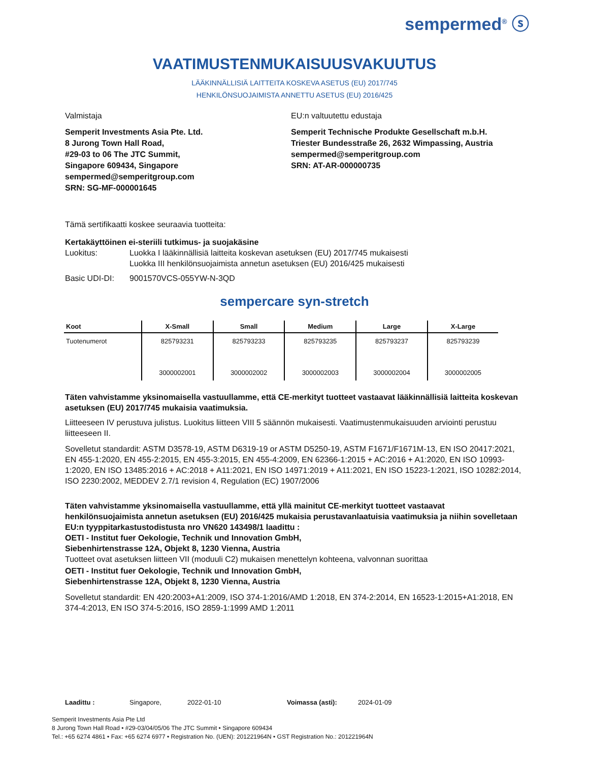sempermed<sup>®</sup> ⓢ
VAATIMUSTENMUKAISUUSVAKUUTUS
LÄÄKINNÄLLISIÄ LAITTEITA KOSKEVA ASETUS (EU) 2017/745
HENKILÖNSUOJAIMISTA ANNETTU ASETUS (EU) 2016/425
Valmistaja
Semperit Investments Asia Pte. Ltd.
8 Jurong Town Hall Road,
#29-03 to 06 The JTC Summit,
Singapore 609434, Singapore
sempermed@semperitgroup.com
SRN: SG-MF-000001645
EU:n valtuutettu edustaja
Semperit Technische Produkte Gesellschaft m.b.H.
Triester Bundesstraße 26, 2632 Wimpassing, Austria
sempermed@semperitgroup.com
SRN: AT-AR-000000735
Tämä sertifikaatti koskee seuraavia tuotteita:
Kertakäyttöinen ei-steriili tutkimus- ja suojakäsine
Luokitus: Luokka I lääkinnällisiä laitteita koskevan asetuksen (EU) 2017/745 mukaisesti
Luokka III henkilönsuojaimista annetun asetuksen (EU) 2016/425 mukaisesti
Basic UDI-DI: 9001570VCS-055YW-N-3QD
sempercare syn-stretch
| Koot | X-Small | Small | Medium | Large | X-Large |
| --- | --- | --- | --- | --- | --- |
| Tuotenumerot | 825793231 | 825793233 | 825793235 | 825793237 | 825793239 |
| | 3000002001 | 3000002002 | 3000002003 | 3000002004 | 3000002005 |
Täten vahvistamme yksinomaisella vastuullamme, että CE-merkityt tuotteet vastaavat lääkinnällisiä laitteita koskevan asetuksen (EU) 2017/745 mukaisia vaatimuksia.
Liitteeseen IV perustuva julistus. Luokitus liitteen VIII 5 säännön mukaisesti. Vaatimustenmukaisuuden arviointi perustuu liitteeseen II.
Sovelletut standardit: ASTM D3578-19, ASTM D6319-19 or ASTM D5250-19, ASTM F1671/F1671M-13, EN ISO 20417:2021, EN 455-1:2020, EN 455-2:2015, EN 455-3:2015, EN 455-4:2009, EN 62366-1:2015 + AC:2016 + A1:2020, EN ISO 10993-1:2020, EN ISO 13485:2016 + AC:2018 + A11:2021, EN ISO 14971:2019 + A11:2021, EN ISO 15223-1:2021, ISO 10282:2014, ISO 2230:2002, MEDDEV 2.7/1 revision 4, Regulation (EC) 1907/2006
Täten vahvistamme yksinomaisella vastuullamme, että yllä mainitut CE-merkityt tuotteet vastaavat henkilönsuojaimista annetun asetuksen (EU) 2016/425 mukaisia perustavanlaatuisia vaatimuksia ja niihin sovelletaan EU:n tyyppitarkastustodistusta nro VN620 143498/1 laadittu :
OETI - Institut fuer Oekologie, Technik und Innovation GmbH,
Siebenhirtenstrasse 12A, Objekt 8, 1230 Vienna, Austria
Tuotteet ovat asetuksen liitteen VII (moduuli C2) mukaisen menettelyn kohteena, valvonnan suorittaa
OETI - Institut fuer Oekologie, Technik und Innovation GmbH,
Siebenhirtenstrasse 12A, Objekt 8, 1230 Vienna, Austria
Sovelletut standardit: EN 420:2003+A1:2009, ISO 374-1:2016/AMD 1:2018, EN 374-2:2014, EN 16523-1:2015+A1:2018, EN 374-4:2013, EN ISO 374-5:2016, ISO 2859-1:1999 AMD 1:2011
Laadittu : Singapore, 2022-01-10 Voimassa (asti): 2024-01-09
Semperit Investments Asia Pte Ltd
8 Jurong Town Hall Road • #29-03/04/05/06 The JTC Summit • Singapore 609434
Tel.: +65 6274 4861 • Fax: +65 6274 6977 • Registration No. (UEN): 201221964N • GST Registration No.: 201221964N